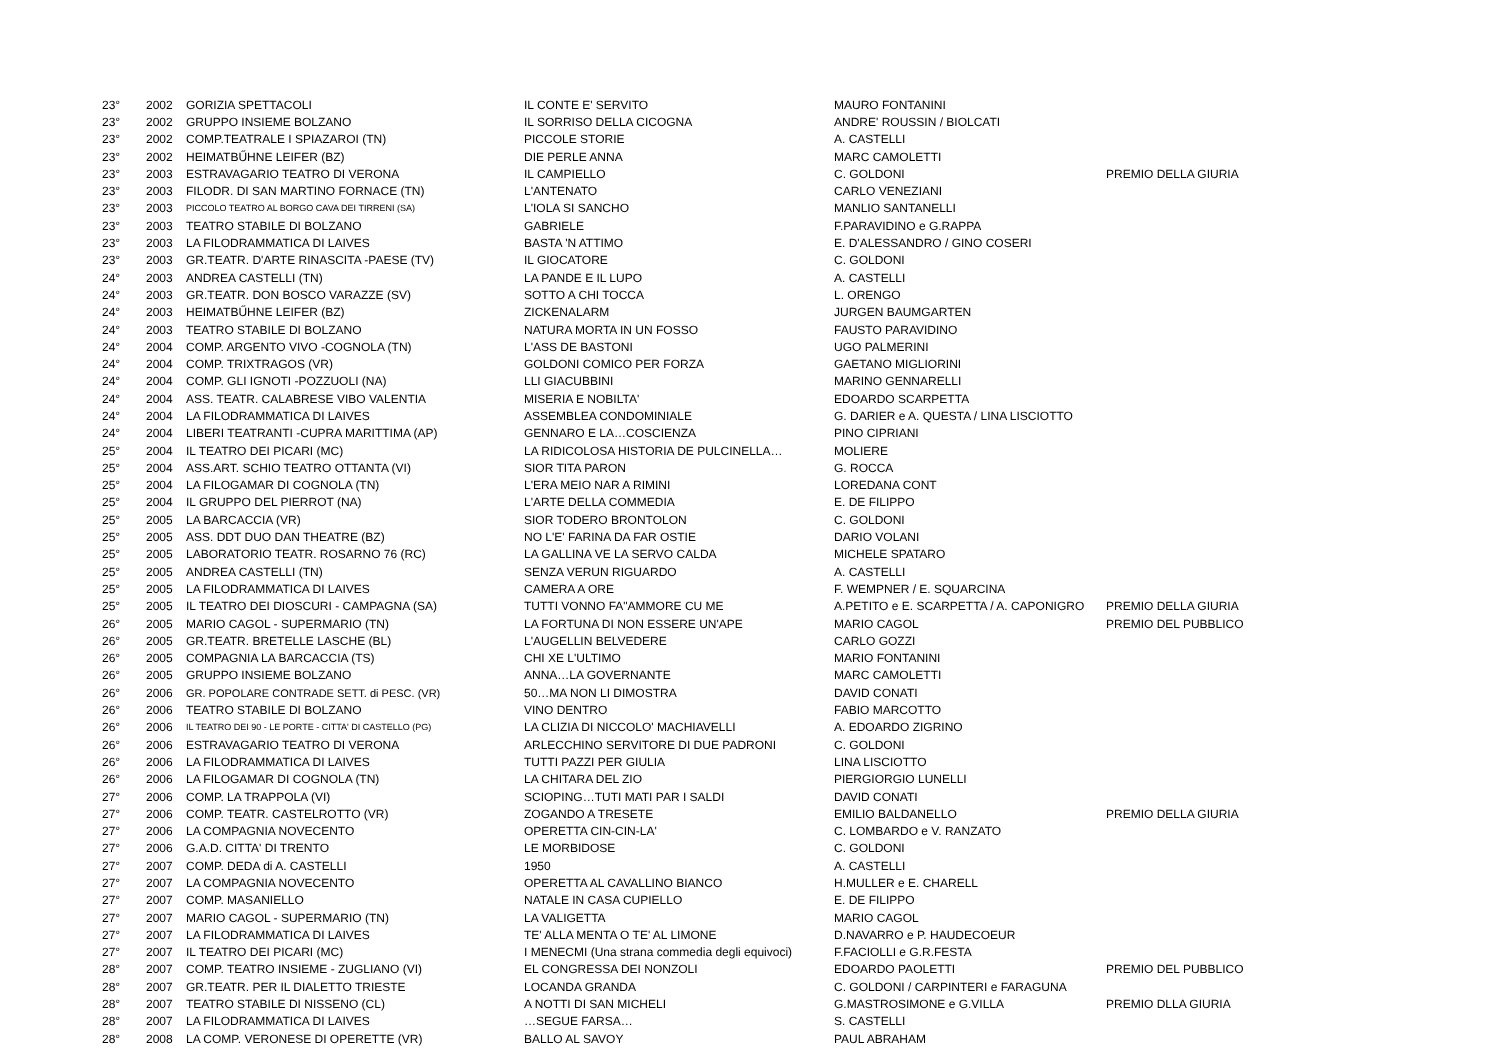| 23° | 2002 | GORIZIA SPETTACOLI | IL CONTE E' SERVITO | MAURO FONTANINI | |
| 23° | 2002 | GRUPPO INSIEME BOLZANO | IL SORRISO DELLA CICOGNA | ANDRE' ROUSSIN / BIOLCATI | |
| 23° | 2002 | COMP.TEATRALE I SPIAZAROI (TN) | PICCOLE STORIE | A. CASTELLI | |
| 23° | 2002 | HEIMATBŰHNE LEIFER (BZ) | DIE PERLE ANNA | MARC CAMOLETTI | |
| 23° | 2003 | ESTRAVAGARIO TEATRO DI VERONA | IL CAMPIELLO | C. GOLDONI | PREMIO DELLA GIURIA |
| 23° | 2003 | FILODR. DI SAN MARTINO FORNACE (TN) | L'ANTENATO | CARLO VENEZIANI | |
| 23° | 2003 | PICCOLO TEATRO AL BORGO CAVA DEI TIRRENI (SA) | L'IOLA SI SANCHO | MANLIO SANTANELLI | |
| 23° | 2003 | TEATRO STABILE DI BOLZANO | GABRIELE | F.PARAVIDINO e G.RAPPA | |
| 23° | 2003 | LA FILODRAMMATICA DI LAIVES | BASTA 'N ATTIMO | E. D'ALESSANDRO / GINO COSERI | |
| 23° | 2003 | GR.TEATR. D'ARTE RINASCITA -PAESE (TV) | IL GIOCATORE | C. GOLDONI | |
| 24° | 2003 | ANDREA CASTELLI (TN) | LA PANDE E IL LUPO | A. CASTELLI | |
| 24° | 2003 | GR.TEATR. DON BOSCO VARAZZE (SV) | SOTTO A CHI TOCCA | L. ORENGO | |
| 24° | 2003 | HEIMATBŰHNE LEIFER (BZ) | ZICKENALARM | JURGEN BAUMGARTEN | |
| 24° | 2003 | TEATRO STABILE DI BOLZANO | NATURA MORTA IN UN FOSSO | FAUSTO PARAVIDINO | |
| 24° | 2004 | COMP. ARGENTO VIVO -COGNOLA (TN) | L'ASS DE BASTONI | UGO PALMERINI | |
| 24° | 2004 | COMP. TRIXTRAGOS (VR) | GOLDONI COMICO PER FORZA | GAETANO MIGLIORINI | |
| 24° | 2004 | COMP. GLI IGNOTI -POZZUOLI (NA) | LLI GIACUBBINI | MARINO GENNARELLI | |
| 24° | 2004 | ASS. TEATR. CALABRESE VIBO VALENTIA | MISERIA E NOBILTA' | EDOARDO SCARPETTA | |
| 24° | 2004 | LA FILODRAMMATICA DI LAIVES | ASSEMBLEA CONDOMINIALE | G. DARIER e A. QUESTA / LINA LISCIOTTO | |
| 24° | 2004 | LIBERI TEATRANTI -CUPRA MARITTIMA (AP) | GENNARO E LA…COSCIENZA | PINO CIPRIANI | |
| 25° | 2004 | IL TEATRO DEI PICARI (MC) | LA RIDICOLOSA HISTORIA DE PULCINELLA… | MOLIERE | |
| 25° | 2004 | ASS.ART. SCHIO TEATRO OTTANTA (VI) | SIOR TITA PARON | G. ROCCA | |
| 25° | 2004 | LA FILOGAMAR DI COGNOLA (TN) | L'ERA MEIO NAR A RIMINI | LOREDANA CONT | |
| 25° | 2004 | IL GRUPPO DEL PIERROT (NA) | L'ARTE DELLA COMMEDIA | E. DE FILIPPO | |
| 25° | 2005 | LA BARCACCIA (VR) | SIOR TODERO BRONTOLON | C. GOLDONI | |
| 25° | 2005 | ASS. DDT DUO DAN THEATRE (BZ) | NO L'E' FARINA DA FAR OSTIE | DARIO VOLANI | |
| 25° | 2005 | LABORATORIO TEATR. ROSARNO 76 (RC) | LA GALLINA VE LA SERVO CALDA | MICHELE SPATARO | |
| 25° | 2005 | ANDREA CASTELLI (TN) | SENZA VERUN RIGUARDO | A. CASTELLI | |
| 25° | 2005 | LA FILODRAMMATICA DI LAIVES | CAMERA A ORE | F. WEMPNER / E. SQUARCINA | |
| 25° | 2005 | IL TEATRO DEI DIOSCURI - CAMPAGNA (SA) | TUTTI VONNO FA"AMMORE CU ME | A.PETITO e E. SCARPETTA / A. CAPONIGRO | PREMIO DELLA GIURIA |
| 26° | 2005 | MARIO CAGOL - SUPERMARIO (TN) | LA FORTUNA DI NON ESSERE UN'APE | MARIO CAGOL | PREMIO DEL PUBBLICO |
| 26° | 2005 | GR.TEATR. BRETELLE LASCHE (BL) | L'AUGELLIN BELVEDERE | CARLO GOZZI | |
| 26° | 2005 | COMPAGNIA LA BARCACCIA (TS) | CHI XE L'ULTIMO | MARIO FONTANINI | |
| 26° | 2005 | GRUPPO INSIEME BOLZANO | ANNA…LA GOVERNANTE | MARC CAMOLETTI | |
| 26° | 2006 | GR. POPOLARE CONTRADE SETT. di PESC. (VR) | 50…MA NON LI DIMOSTRA | DAVID CONATI | |
| 26° | 2006 | TEATRO STABILE DI BOLZANO | VINO DENTRO | FABIO MARCOTTO | |
| 26° | 2006 | IL TEATRO DEI 90 - LE PORTE - CITTA' DI CASTELLO (PG) | LA CLIZIA DI NICCOLO' MACHIAVELLI | A. EDOARDO ZIGRINO | |
| 26° | 2006 | ESTRAVAGARIO TEATRO DI VERONA | ARLECCHINO SERVITORE DI DUE PADRONI | C. GOLDONI | |
| 26° | 2006 | LA FILODRAMMATICA DI LAIVES | TUTTI PAZZI PER GIULIA | LINA LISCIOTTO | |
| 26° | 2006 | LA FILOGAMAR DI COGNOLA (TN) | LA CHITARA DEL ZIO | PIERGIORGIO LUNELLI | |
| 27° | 2006 | COMP. LA TRAPPOLA (VI) | SCIOPING…TUTI MATI PAR I SALDI | DAVID CONATI | |
| 27° | 2006 | COMP. TEATR. CASTELROTTO (VR) | ZOGANDO A TRESETE | EMILIO BALDANELLO | PREMIO DELLA GIURIA |
| 27° | 2006 | LA COMPAGNIA NOVECENTO | OPERETTA CIN-CIN-LA' | C. LOMBARDO e V. RANZATO | |
| 27° | 2006 | G.A.D. CITTA' DI TRENTO | LE MORBIDOSE | C. GOLDONI | |
| 27° | 2007 | COMP. DEDA di A. CASTELLI | 1950 | A. CASTELLI | |
| 27° | 2007 | LA COMPAGNIA NOVECENTO | OPERETTA AL CAVALLINO BIANCO | H.MULLER e E. CHARELL | |
| 27° | 2007 | COMP. MASANIELLO | NATALE IN CASA CUPIELLO | E. DE FILIPPO | |
| 27° | 2007 | MARIO CAGOL - SUPERMARIO (TN) | LA VALIGETTA | MARIO CAGOL | |
| 27° | 2007 | LA FILODRAMMATICA DI LAIVES | TE' ALLA MENTA O TE' AL LIMONE | D.NAVARRO e P. HAUDECOEUR | |
| 27° | 2007 | IL TEATRO DEI PICARI (MC) | I MENECMI (Una strana commedia degli equivoci) | F.FACIOLLI e G.R.FESTA | |
| 28° | 2007 | COMP. TEATRO INSIEME - ZUGLIANO (VI) | EL CONGRESSA DEI NONZOLI | EDOARDO PAOLETTI | PREMIO DEL PUBBLICO |
| 28° | 2007 | GR.TEATR. PER IL DIALETTO TRIESTE | LOCANDA GRANDA | C. GOLDONI / CARPINTERI e FARAGUNA | |
| 28° | 2007 | TEATRO STABILE DI NISSENO (CL) | A NOTTI DI SAN MICHELI | G.MASTROSIMONE e G.VILLA | PREMIO DLLA GIURIA |
| 28° | 2007 | LA FILODRAMMATICA DI LAIVES | …SEGUE FARSA… | S. CASTELLI | |
| 28° | 2008 | LA COMP. VERONESE DI OPERETTE (VR) | BALLO AL SAVOY | PAUL ABRAHAM | |